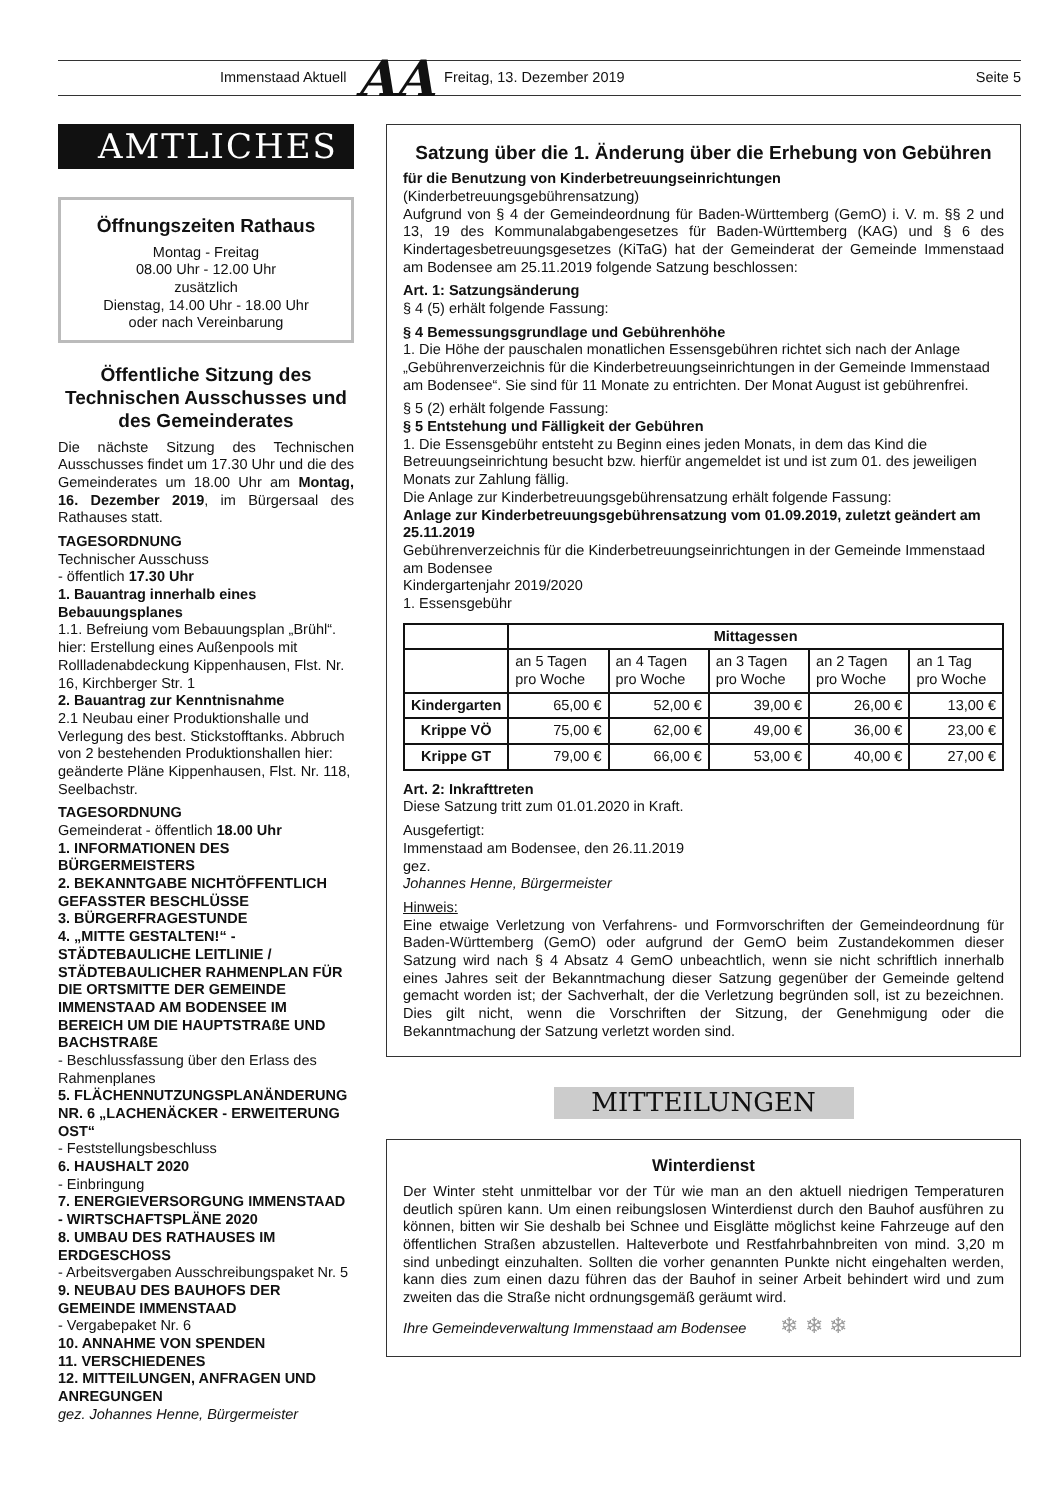Immenstaad Aktuell AA Freitag, 13. Dezember 2019 Seite 5
AMTLICHES
Öffnungszeiten Rathaus
Montag - Freitag
08.00 Uhr - 12.00 Uhr
zusätzlich
Dienstag, 14.00 Uhr - 18.00 Uhr
oder nach Vereinbarung
Öffentliche Sitzung des Technischen Ausschusses und des Gemeinderates
Die nächste Sitzung des Technischen Ausschusses findet um 17.30 Uhr und die des Gemeinderates um 18.00 Uhr am Montag, 16. Dezember 2019, im Bürgersaal des Rathauses statt.
TAGESORDNUNG
Technischer Ausschuss
- öffentlich 17.30 Uhr
1. Bauantrag innerhalb eines Bebauungsplanes
1.1. Befreiung vom Bebauungsplan „Brühl“. hier: Erstellung eines Außenpools mit Rollladenabdeckung Kippenhausen, Flst. Nr. 16, Kirchberger Str. 1
2. Bauantrag zur Kenntnisnahme
2.1 Neubau einer Produktionshalle und Verlegung des best. Stickstofftanks. Abbruch von 2 bestehenden Produktionshallen hier: geänderte Pläne Kippenhausen, Flst. Nr. 118, Seelbachstr.
TAGESORDNUNG
Gemeinderat - öffentlich 18.00 Uhr
1. INFORMATIONEN DES BÜRGERMEISTERS
2. BEKANNTGABE NICHTÖFFENTLICH GEFASSTER BESCHLÜSSE
3. BÜRGERFRAGESTUNDE
4. „MITTE GESTALTEN!“ - STÄDTEBAULICHE LEITLINIE / STÄDTEBAULICHER RAHMENPLAN FÜR DIE ORTSMITTE DER GEMEINDE IMMENSTAAD AM BODENSEE IM BEREICH UM DIE HAUPTSTRAßE UND BACHSTRAßE
- Beschlussfassung über den Erlass des Rahmenplanes
5. FLÄCHENNUTZUNGSPLANÄNDERUNG NR. 6 „LACHENÄCKER - ERWEITERUNG OST“
- Feststellungsbeschluss
6. HAUSHALT 2020
- Einbringung
7. ENERGIEVERSORGUNG IMMENSTAAD - WIRTSCHAFTSPLÄNE 2020
8. UMBAU DES RATHAUSES IM ERDGESCHOSS
- Arbeitsvergaben Ausschreibungspaket Nr. 5
9. NEUBAU DES BAUHOFS DER GEMEINDE IMMENSTAAD
- Vergabepaket Nr. 6
10. ANNAHME VON SPENDEN
11. VERSCHIEDENES
12. MITTEILUNGEN, ANFRAGEN UND ANREGUNGEN
gez. Johannes Henne, Bürgermeister
Satzung über die 1. Änderung über die Erhebung von Gebühren
für die Benutzung von Kinderbetreuungseinrichtungen
(Kinderbetreuungsgebührensatzung)
Aufgrund von § 4 der Gemeindeordnung für Baden-Württemberg (GemO) i. V. m. §§ 2 und 13, 19 des Kommunalabgabengesetzes für Baden-Württemberg (KAG) und § 6 des Kindertagesbetreuungsgesetzes (KiTaG) hat der Gemeinderat der Gemeinde Immenstaad am Bodensee am 25.11.2019 folgende Satzung beschlossen:
Art. 1: Satzungsänderung
§ 4 (5) erhält folgende Fassung:
§ 4 Bemessungsgrundlage und Gebührenhöhe
1. Die Höhe der pauschalen monatlichen Essensgebühren richtet sich nach der Anlage „Gebührenverzeichnis für die Kinderbetreuungseinrichtungen in der Gemeinde Immenstaad am Bodensee“. Sie sind für 11 Monate zu entrichten. Der Monat August ist gebührenfrei.
§ 5 (2) erhält folgende Fassung:
§ 5 Entstehung und Fälligkeit der Gebühren
1. Die Essensgebühr entsteht zu Beginn eines jeden Monats, in dem das Kind die Betreuungseinrichtung besucht bzw. hierfür angemeldet ist und ist zum 01. des jeweiligen Monats zur Zahlung fällig.
Die Anlage zur Kinderbetreuungsgebührensatzung erhält folgende Fassung:
Anlage zur Kinderbetreuungsgebührensatzung vom 01.09.2019, zuletzt geändert am 25.11.2019
Gebührenverzeichnis für die Kinderbetreuungseinrichtungen in der Gemeinde Immenstaad am Bodensee
Kindergartenjahr 2019/2020
1. Essensgebühr
| | Mittagessen | | | | |
| --- | --- | --- | --- | --- | --- |
| | an 5 Tagen pro Woche | an 4 Tagen pro Woche | an 3 Tagen pro Woche | an 2 Tagen pro Woche | an 1 Tag pro Woche |
| Kindergarten | 65,00 € | 52,00 € | 39,00 € | 26,00 € | 13,00 € |
| Krippe VÖ | 75,00 € | 62,00 € | 49,00 € | 36,00 € | 23,00 € |
| Krippe GT | 79,00 € | 66,00 € | 53,00 € | 40,00 € | 27,00 € |
Art. 2: Inkrafttreten
Diese Satzung tritt zum 01.01.2020 in Kraft.
Ausgefertigt:
Immenstaad am Bodensee, den 26.11.2019
gez.
Johannes Henne, Bürgermeister
Hinweis:
Eine etwaige Verletzung von Verfahrens- und Formvorschriften der Gemeindeordnung für Baden-Württemberg (GemO) oder aufgrund der GemO beim Zustandekommen dieser Satzung wird nach § 4 Absatz 4 GemO unbeachtlich, wenn sie nicht schriftlich innerhalb eines Jahres seit der Bekanntmachung dieser Satzung gegenüber der Gemeinde geltend gemacht worden ist; der Sachverhalt, der die Verletzung begründen soll, ist zu bezeichnen. Dies gilt nicht, wenn die Vorschriften der Sitzung, der Genehmigung oder die Bekanntmachung der Satzung verletzt worden sind.
MITTEILUNGEN
Winterdienst
Der Winter steht unmittelbar vor der Tür wie man an den aktuell niedrigen Temperaturen deutlich spüren kann. Um einen reibungslosen Winterdienst durch den Bauhof ausführen zu können, bitten wir Sie deshalb bei Schnee und Eisglätte möglichst keine Fahrzeuge auf den öffentlichen Straßen abzustellen. Halteverbote und Restfahrbahnbreiten von mind. 3,20 m sind unbedingt einzuhalten. Sollten die vorher genannten Punkte nicht eingehalten werden, kann dies zum einen dazu führen das der Bauhof in seiner Arbeit behindert wird und zum zweiten das die Straße nicht ordnungsgemäß geräumt wird.
Ihre Gemeindeverwaltung Immenstaad am Bodensee ❄ ❄ ❄